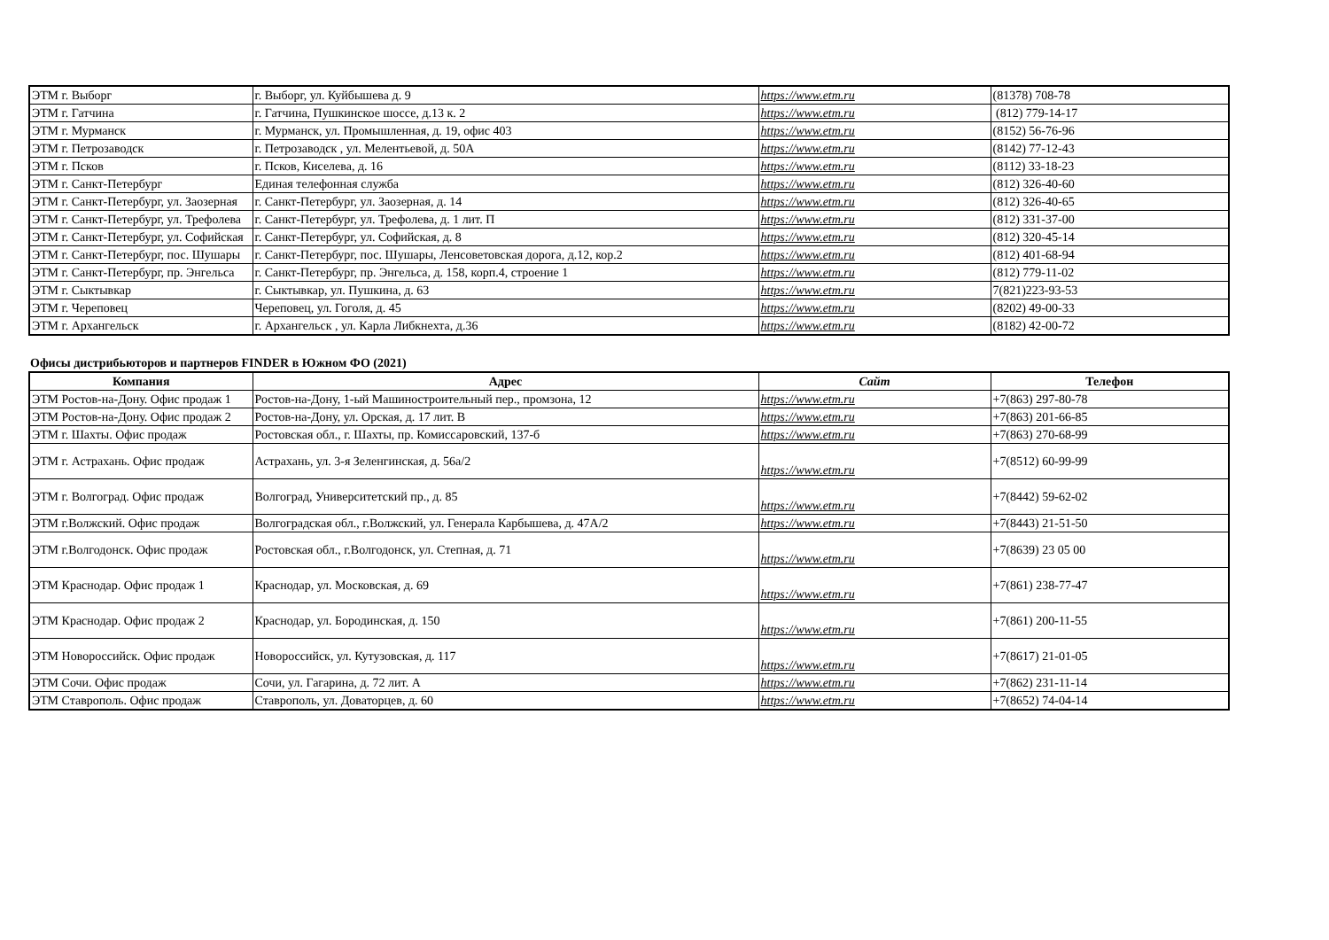| ЭТМ г. Выборг | г. Выборг, ул. Куйбышева д. 9 | https://www.etm.ru | (81378) 708-78 |
| ЭТМ г. Гатчина | г. Гатчина, Пушкинское шоссе, д.13 к. 2 | https://www.etm.ru | (812) 779-14-17 |
| ЭТМ г. Мурманск | г. Мурманск, ул. Промышленная, д. 19, офис 403 | https://www.etm.ru | (8152) 56-76-96 |
| ЭТМ г. Петрозаводск | г. Петрозаводск , ул. Мелентьевой, д. 50А | https://www.etm.ru | (8142) 77-12-43 |
| ЭТМ г. Псков | г. Псков, Киселева, д. 16 | https://www.etm.ru | (8112) 33-18-23 |
| ЭТМ г. Санкт-Петербург | Единая телефонная служба | https://www.etm.ru | (812) 326-40-60 |
| ЭТМ г. Санкт-Петербург, ул. Заозерная | г. Санкт-Петербург, ул. Заозерная, д. 14 | https://www.etm.ru | (812) 326-40-65 |
| ЭТМ г. Санкт-Петербург, ул. Трефолева | г. Санкт-Петербург, ул. Трефолева, д. 1 лит. П | https://www.etm.ru | (812) 331-37-00 |
| ЭТМ г. Санкт-Петербург, ул. Софийская | г. Санкт-Петербург, ул. Софийская, д. 8 | https://www.etm.ru | (812) 320-45-14 |
| ЭТМ г. Санкт-Петербург, пос. Шушары | г. Санкт-Петербург, пос. Шушары, Ленсоветовская дорога, д.12, кор.2 | https://www.etm.ru | (812) 401-68-94 |
| ЭТМ г. Санкт-Петербург, пр. Энгельса | г. Санкт-Петербург, пр. Энгельса, д. 158, корп.4, строение 1 | https://www.etm.ru | (812) 779-11-02 |
| ЭТМ г. Сыктывкар | г. Сыктывкар, ул. Пушкина, д. 63 | https://www.etm.ru | 7(821)223-93-53 |
| ЭТМ г. Череповец | Череповец, ул. Гоголя, д. 45 | https://www.etm.ru | (8202) 49-00-33 |
| ЭТМ г. Архангельск | г. Архангельск , ул. Карла Либкнехта, д.36 | https://www.etm.ru | (8182) 42-00-72 |
Офисы дистрибьюторов и партнеров FINDER в Южном ФО (2021)
| Компания | Адрес | Сайт | Телефон |
| --- | --- | --- | --- |
| ЭТМ Ростов-на-Дону. Офис продаж 1 | Ростов-на-Дону, 1-ый Машиностроительный пер., промзона, 12 | https://www.etm.ru | +7(863) 297-80-78 |
| ЭТМ Ростов-на-Дону. Офис продаж 2 | Ростов-на-Дону, ул. Орская, д. 17 лит. В | https://www.etm.ru | +7(863) 201-66-85 |
| ЭТМ г. Шахты. Офис продаж | Ростовская обл., г. Шахты, пр. Комиссаровский, 137-б | https://www.etm.ru | +7(863) 270-68-99 |
| ЭТМ г. Астрахань. Офис продаж | Астрахань, ул. 3-я Зеленгинская, д. 56а/2 | https://www.etm.ru | +7(8512) 60-99-99 |
| ЭТМ г. Волгоград. Офис продаж | Волгоград, Университетский пр., д. 85 | https://www.etm.ru | +7(8442) 59-62-02 |
| ЭТМ г.Волжский. Офис продаж | Волгоградская обл., г.Волжский, ул. Генерала Карбышева, д. 47А/2 | https://www.etm.ru | +7(8443) 21-51-50 |
| ЭТМ г.Волгодонск. Офис продаж | Ростовская обл., г.Волгодонск, ул. Степная, д. 71 | https://www.etm.ru | +7(8639) 23 05 00 |
| ЭТМ Краснодар. Офис продаж 1 | Краснодар, ул. Московская, д. 69 | https://www.etm.ru | +7(861) 238-77-47 |
| ЭТМ Краснодар. Офис продаж 2 | Краснодар, ул. Бородинская, д. 150 | https://www.etm.ru | +7(861) 200-11-55 |
| ЭТМ Новороссийск. Офис продаж | Новороссийск, ул. Кутузовская, д. 117 | https://www.etm.ru | +7(8617) 21-01-05 |
| ЭТМ Сочи. Офис продаж | Сочи, ул. Гагарина, д. 72 лит. А | https://www.etm.ru | +7(862) 231-11-14 |
| ЭТМ Ставрополь. Офис продаж | Ставрополь, ул. Доваторцев, д. 60 | https://www.etm.ru | +7(8652) 74-04-14 |